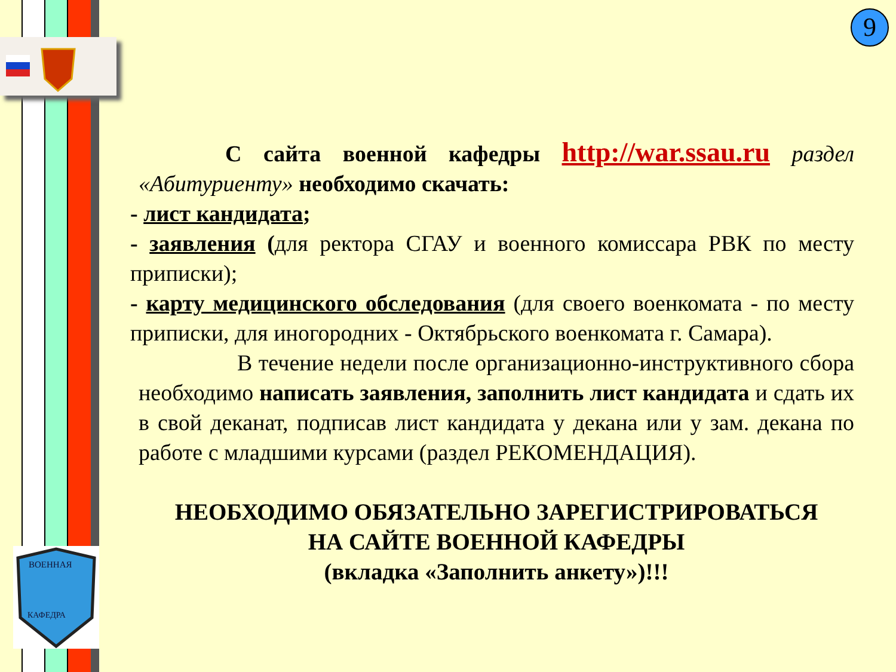ВОЕННАЯ
КАФЕДРА
9
С сайта военной кафедры http://war.ssau.ru раздел «Абитуриенту» необходимо скачать:
- лист кандидата;
- заявления (для ректора СГАУ и военного комиссара РВК по месту приписки);
- карту медицинского обследования (для своего военкомата - по месту приписки, для иногородних - Октябрьского военкомата г. Самара).
В течение недели после организационно-инструктивного сбора необходимо написать заявления, заполнить лист кандидата и сдать их в свой деканат, подписав лист кандидата у декана или у зам. декана по работе с младшими курсами (раздел РЕКОМЕНДАЦИЯ).
НЕОБХОДИМО ОБЯЗАТЕЛЬНО ЗАРЕГИСТРИРОВАТЬСЯ
НА САЙТЕ ВОЕННОЙ КАФЕДРЫ
(вкладка «Заполнить анкету»)!!!